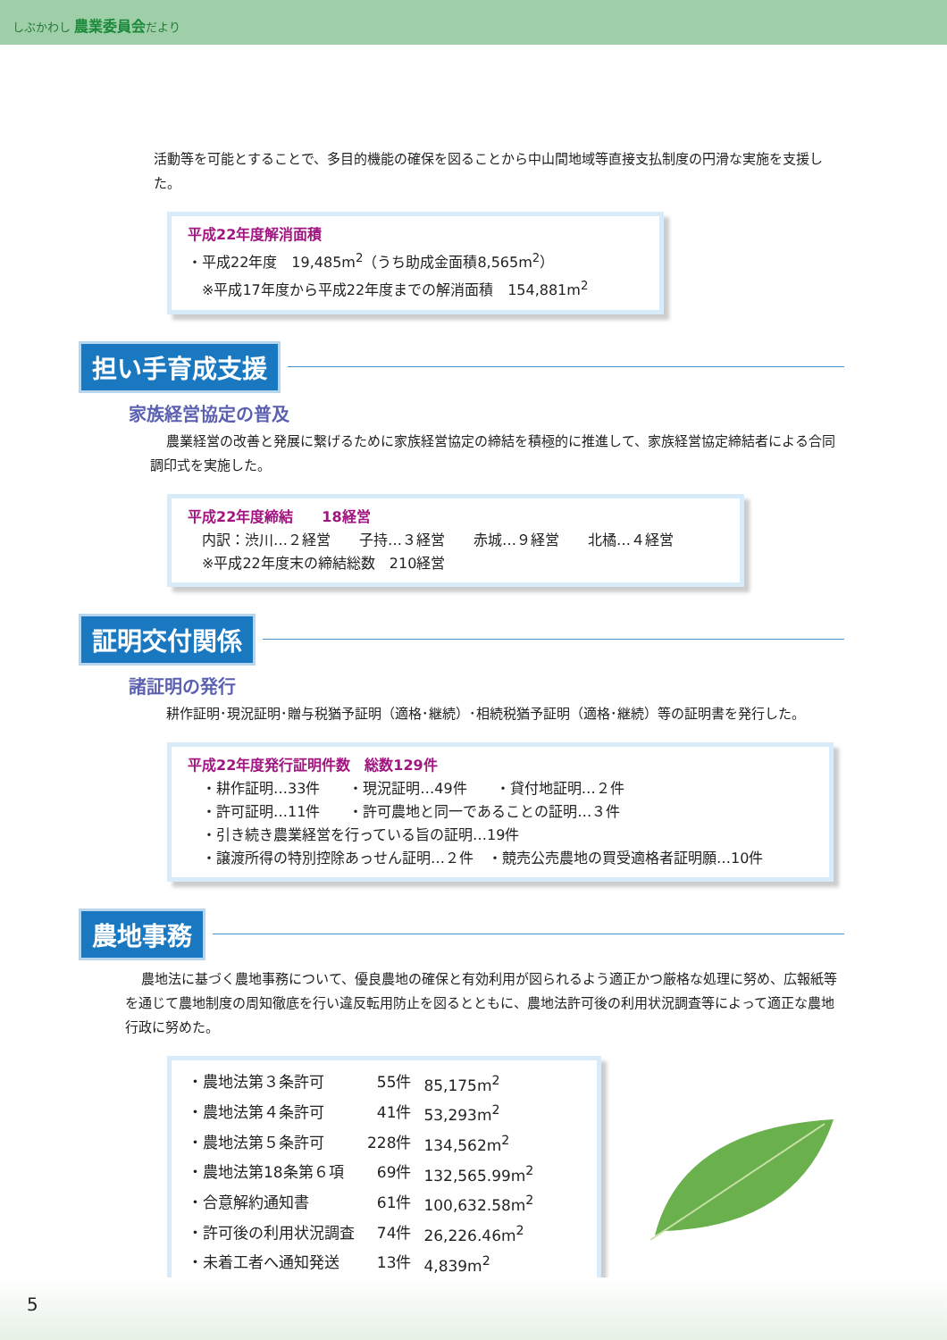しぶかわし 農業委員会だより
活動等を可能とすることで、多目的機能の確保を図ることから中山間地域等直接支払制度の円滑な実施を支援した。
平成22年度解消面積
・平成22年度　19,485m<sup>2</sup>（うち助成金面積8,565m<sup>2</sup>）
　※平成17年度から平成22年度までの解消面積　154,881m<sup>2</sup>
担い手育成支援
家族経営協定の普及
農業経営の改善と発展に繋げるために家族経営協定の締結を積極的に推進して、家族経営協定締結者による合同調印式を実施した。
平成22年度締結　　18経営
　内訳：渋川…２経営　　子持…３経営　　赤城…９経営　　北橘…４経営
　※平成22年度末の締結総数　210経営
証明交付関係
諸証明の発行
耕作証明･現況証明･贈与税猶予証明（適格･継続）･相続税猶予証明（適格･継続）等の証明書を発行した。
平成22年度発行証明件数　総数129件
　・耕作証明…33件　　・現況証明…49件　　・貸付地証明…２件
　・許可証明…11件　　・許可農地と同一であることの証明…３件
　・引き続き農業経営を行っている旨の証明…19件
　・譲渡所得の特別控除あっせん証明…２件　・競売公売農地の買受適格者証明願…10件
農地事務
農地法に基づく農地事務について、優良農地の確保と有効利用が図られるよう適正かつ厳格な処理に努め、広報紙等を通じて農地制度の周知徹底を行い違反転用防止を図るとともに、農地法許可後の利用状況調査等によって適正な農地行政に努めた。
| ・農地法第３条許可 | 55件 | 85,175m<sup>2</sup> |
| ・農地法第４条許可 | 41件 | 53,293m<sup>2</sup> |
| ・農地法第５条許可 | 228件 | 134,562m<sup>2</sup> |
| ・農地法第18条第６項 | 69件 | 132,565.99m<sup>2</sup> |
| ・合意解約通知書 | 61件 | 100,632.58m<sup>2</sup> |
| ・許可後の利用状況調査 | 74件 | 26,226.46m<sup>2</sup> |
| ・未着工者へ通知発送 | 13件 | 4,839m<sup>2</sup> |
5